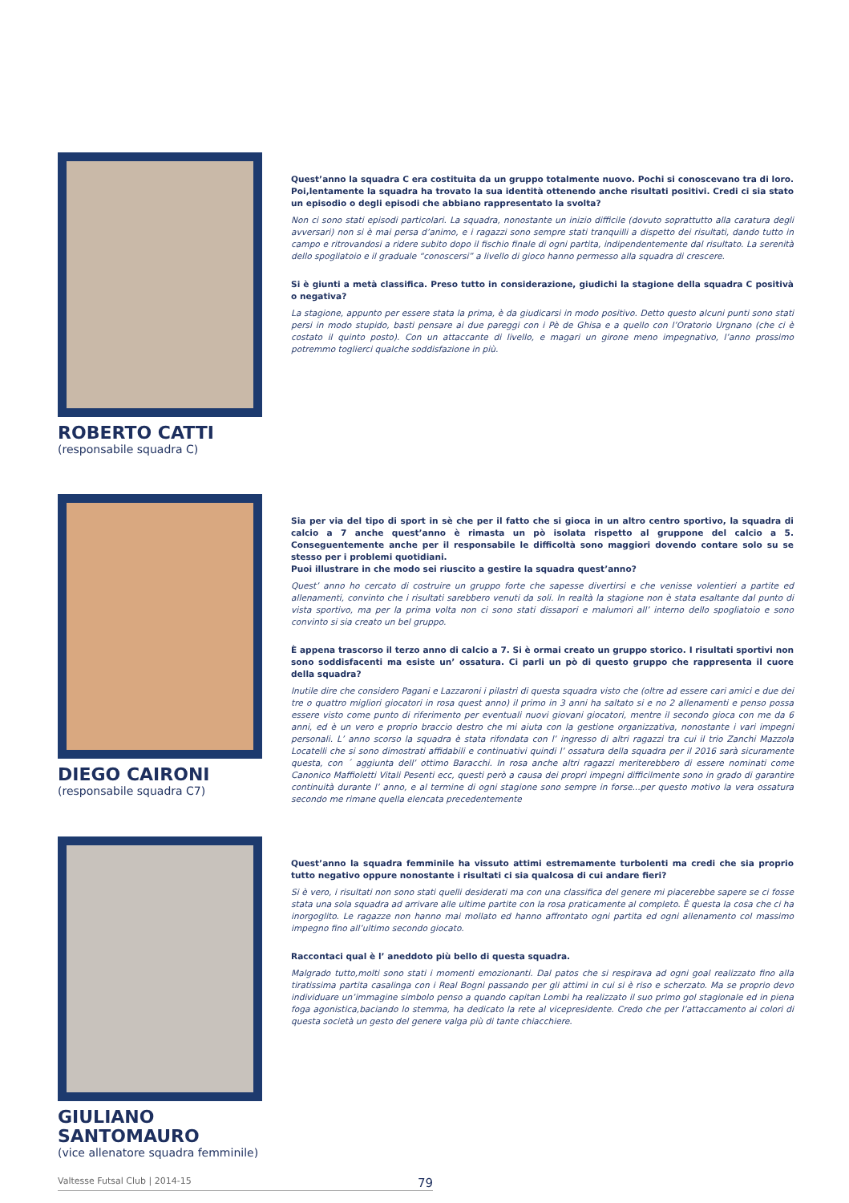ROBERTO CATTI
(responsabile squadra C)
Quest’anno la squadra C era costituita da un gruppo totalmente nuovo. Pochi si conoscevano tra di loro. Poi,lentamente la squadra ha trovato la sua identità ottenendo anche risultati positivi. Credi ci sia stato un episodio o degli episodi che abbiano rappresentato la svolta?
Non ci sono stati episodi particolari. La squadra, nonostante un inizio difficile (dovuto soprattutto alla caratura degli avversari) non si è mai persa d’animo, e i ragazzi sono sempre stati tranquilli a dispetto dei risultati, dando tutto in campo e ritrovandosi a ridere subito dopo il fischio finale di ogni partita, indipendentemente dal risultato. La serenità dello spogliatoio e il graduale “conoscersi” a livello di gioco hanno permesso alla squadra di crescere.
Si è giunti a metà classifica. Preso tutto in considerazione, giudichi la stagione della squadra C positivà o negativa?
La stagione, appunto per essere stata la prima, è da giudicarsi in modo positivo. Detto questo alcuni punti sono stati persi in modo stupido, basti pensare ai due pareggi con i Pè de Ghisa e a quello con l’Oratorio Urgnano (che ci è costato il quinto posto). Con un attaccante di livello, e magari un girone meno impegnativo, l’anno prossimo potremmo toglierci qualche soddisfazione in più.
DIEGO CAIRONI
(responsabile squadra C7)
Sia per via del tipo di sport in sè che per il fatto che si gioca in un altro centro sportivo, la squadra di calcio a 7 anche quest’anno è rimasta un pò isolata rispetto al gruppone del calcio a 5. Conseguentemente anche per il responsabile le difficoltà sono maggiori dovendo contare solo su se stesso per i problemi quotidiani.
Puoi illustrare in che modo sei riuscito a gestire la squadra quest’anno?
Quest’ anno ho cercato di costruire un gruppo forte che sapesse divertirsi e che venisse volentieri a partite ed allenamenti, convinto che i risultati sarebbero venuti da soli. In realtà la stagione non è stata esaltante dal punto di vista sportivo, ma per la prima volta non ci sono stati dissapori e malumori all’ interno dello spogliatoio e sono convinto si sia creato un bel gruppo.
È appena trascorso il terzo anno di calcio a 7. Si è ormai creato un gruppo storico. I risultati sportivi non sono soddisfacenti ma esiste un’ ossatura. Ci parli un pò di questo gruppo che rappresenta il cuore della squadra?
Inutile dire che considero Pagani e Lazzaroni i pilastri di questa squadra visto che (oltre ad essere cari amici e due dei tre o quattro migliori giocatori in rosa quest anno) il primo in 3 anni ha saltato si e no 2 allenamenti e penso possa essere visto come punto di riferimento per eventuali nuovi giovani giocatori, mentre il secondo gioca con me da 6 anni, ed è un vero e proprio braccio destro che mi aiuta con la gestione organizzativa, nonostante i vari impegni personali. L’ anno scorso la squadra è stata rifondata con l’ ingresso di altri ragazzi tra cui il trio Zanchi Mazzola Locatelli che si sono dimostrati affidabili e continuativi quindi l’ ossatura della squadra per il 2016 sarà sicuramente questa, con ´ aggiunta dell’ ottimo Baracchi. In rosa anche altri ragazzi meriterebbero di essere nominati come Canonico Maffioletti Vitali Pesenti ecc, questi però a causa dei propri impegni difficilmente sono in grado di garantire continuità durante l’ anno, e al termine di ogni stagione sono sempre in forse...per questo motivo la vera ossatura secondo me rimane quella elencata precedentemente
GIULIANO SANTOMAURO
(vice allenatore squadra femminile)
Quest’anno la squadra femminile ha vissuto attimi estremamente turbolenti ma credi che sia proprio tutto negativo oppure nonostante i risultati ci sia qualcosa di cui andare fieri?
Si è vero, i risultati non sono stati quelli desiderati ma con una classifica del genere mi piacerebbe sapere se ci fosse stata una sola squadra ad arrivare alle ultime partite con la rosa praticamente al completo. È questa la cosa che ci ha inorgoglito. Le ragazze non hanno mai mollato ed hanno affrontato ogni partita ed ogni allenamento col massimo impegno fino all’ultimo secondo giocato.
Raccontaci qual è l’ aneddoto più bello di questa squadra.
Malgrado tutto,molti sono stati i momenti emozionanti. Dal patos che si respirava ad ogni goal realizzato fino alla tiratissima partita casalinga con i Real Bogni passando per gli attimi in cui si è riso e scherzato. Ma se proprio devo individuare un’immagine simbolo penso a quando capitan Lombi ha realizzato il suo primo gol stagionale ed in piena foga agonistica,baciando lo stemma, ha dedicato la rete al vicepresidente. Credo che per l’attaccamento ai colori di questa società un gesto del genere valga più di tante chiacchiere.
Valtesse Futsal Club | 2014-15 79